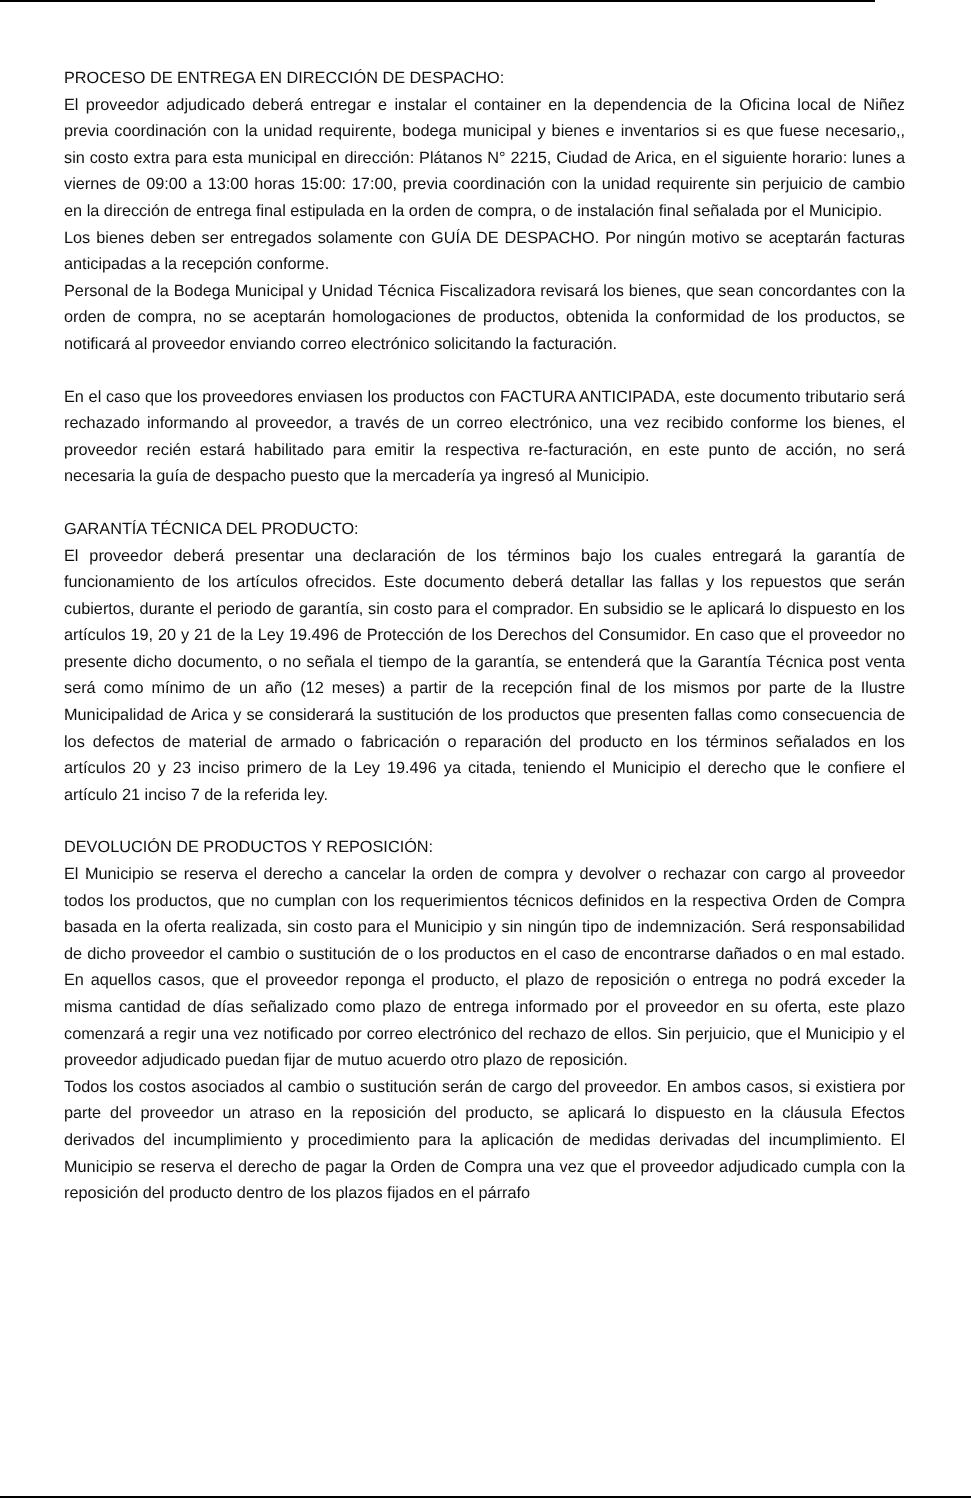PROCESO DE ENTREGA EN DIRECCIÓN DE DESPACHO:
El proveedor adjudicado deberá entregar e instalar el container en la dependencia de la Oficina local de Niñez previa coordinación con la unidad requirente, bodega municipal y bienes e inventarios si es que fuese necesario,, sin costo extra para esta municipal en dirección: Plátanos N° 2215, Ciudad de Arica, en el siguiente horario: lunes a viernes de 09:00 a 13:00 horas 15:00: 17:00, previa coordinación con la unidad requirente sin perjuicio de cambio en la dirección de entrega final estipulada en la orden de compra, o de instalación final señalada por el Municipio.
Los bienes deben ser entregados solamente con GUÍA DE DESPACHO. Por ningún motivo se aceptarán facturas anticipadas a la recepción conforme.
Personal de la Bodega Municipal y Unidad Técnica Fiscalizadora revisará los bienes, que sean concordantes con la orden de compra, no se aceptarán homologaciones de productos, obtenida la conformidad de los productos, se notificará al proveedor enviando correo electrónico solicitando la facturación.
En el caso que los proveedores enviasen los productos con FACTURA ANTICIPADA, este documento tributario será rechazado informando al proveedor, a través de un correo electrónico, una vez recibido conforme los bienes, el proveedor recién estará habilitado para emitir la respectiva re-facturación, en este punto de acción, no será necesaria la guía de despacho puesto que la mercadería ya ingresó al Municipio.
GARANTÍA TÉCNICA DEL PRODUCTO:
El proveedor deberá presentar una declaración de los términos bajo los cuales entregará la garantía de funcionamiento de los artículos ofrecidos. Este documento deberá detallar las fallas y los repuestos que serán cubiertos, durante el periodo de garantía, sin costo para el comprador. En subsidio se le aplicará lo dispuesto en los artículos 19, 20 y 21 de la Ley 19.496 de Protección de los Derechos del Consumidor. En caso que el proveedor no presente dicho documento, o no señala el tiempo de la garantía, se entenderá que la Garantía Técnica post venta será como mínimo de un año (12 meses) a partir de la recepción final de los mismos por parte de la Ilustre Municipalidad de Arica y se considerará la sustitución de los productos que presenten fallas como consecuencia de los defectos de material de armado o fabricación o reparación del producto en los términos señalados en los artículos 20 y 23 inciso primero de la Ley 19.496 ya citada, teniendo el Municipio el derecho que le confiere el artículo 21 inciso 7 de la referida ley.
DEVOLUCIÓN DE PRODUCTOS Y REPOSICIÓN:
El Municipio se reserva el derecho a cancelar la orden de compra y devolver o rechazar con cargo al proveedor todos los productos, que no cumplan con los requerimientos técnicos definidos en la respectiva Orden de Compra basada en la oferta realizada, sin costo para el Municipio y sin ningún tipo de indemnización. Será responsabilidad de dicho proveedor el cambio o sustitución de o los productos en el caso de encontrarse dañados o en mal estado. En aquellos casos, que el proveedor reponga el producto, el plazo de reposición o entrega no podrá exceder la misma cantidad de días señalizado como plazo de entrega informado por el proveedor en su oferta, este plazo comenzará a regir una vez notificado por correo electrónico del rechazo de ellos. Sin perjuicio, que el Municipio y el proveedor adjudicado puedan fijar de mutuo acuerdo otro plazo de reposición.
Todos los costos asociados al cambio o sustitución serán de cargo del proveedor. En ambos casos, si existiera por parte del proveedor un atraso en la reposición del producto, se aplicará lo dispuesto en la cláusula Efectos derivados del incumplimiento y procedimiento para la aplicación de medidas derivadas del incumplimiento. El Municipio se reserva el derecho de pagar la Orden de Compra una vez que el proveedor adjudicado cumpla con la reposición del producto dentro de los plazos fijados en el párrafo